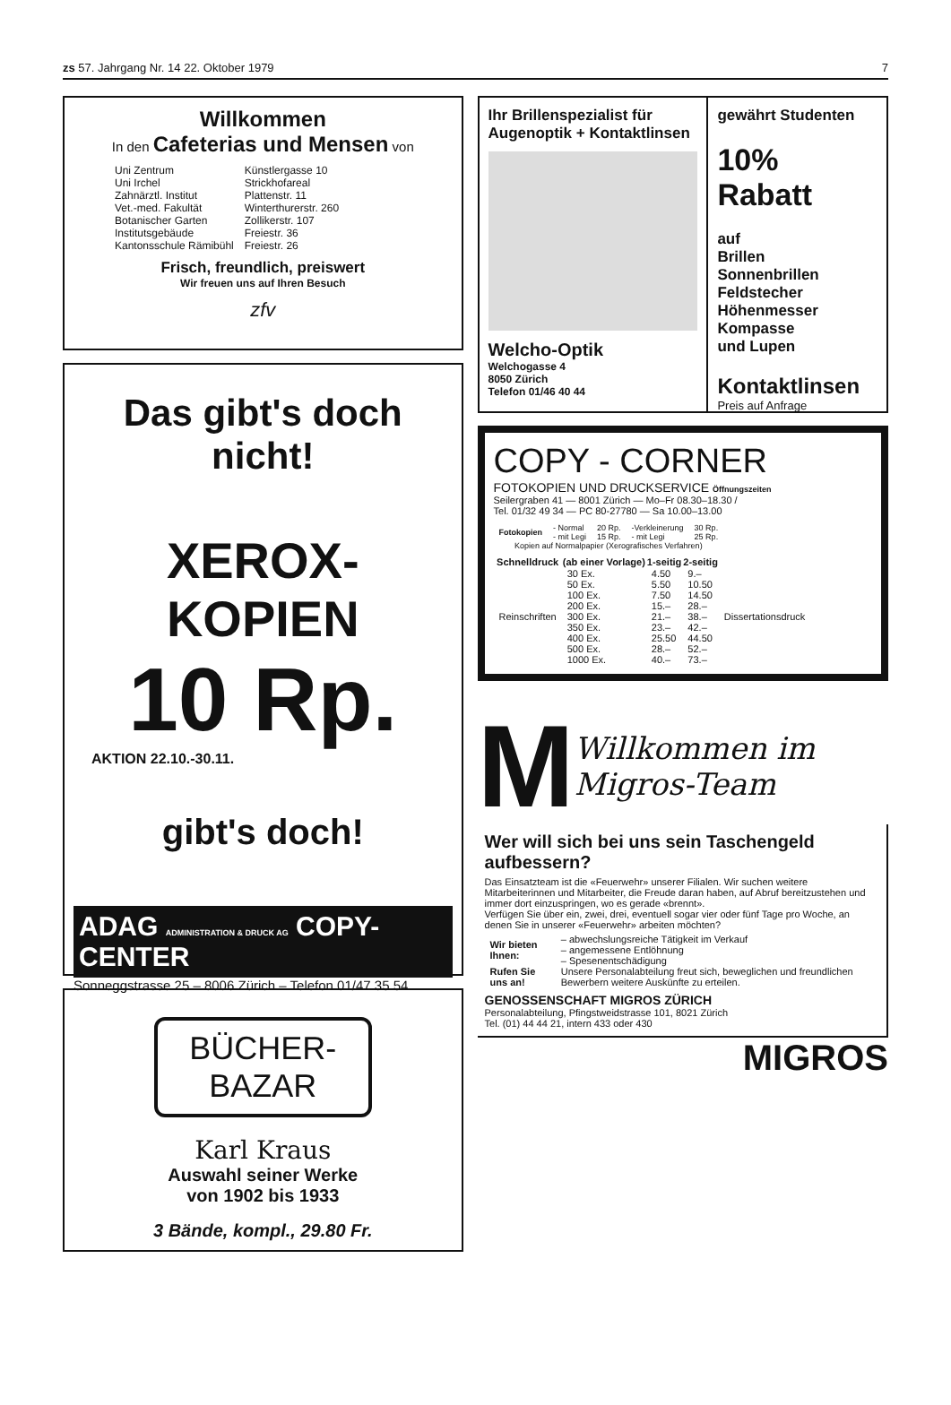zs 57. Jahrgang Nr. 14 22. Oktober 1979 7
Willkommen
In den Cafeterias und Mensen von
| Uni Zentrum | Künstlergasse 10 |
| Uni Irchel | Strickhofareal |
| Zahnärztl. Institut | Plattenstr. 11 |
| Vet.-med. Fakultät | Winterthurerstr. 260 |
| Botanischer Garten | Zollikerstr. 107 |
| Institutsgebäude | Freiestr. 36 |
| Kantonsschule Rämibühl | Freiestr. 26 |
Frisch, freundlich, preiswert
Wir freuen uns auf Ihren Besuch
zfv
Das gibt's doch nicht!
XEROX-KOPIEN
10 Rp.
AKTION 22.10.-30.11.
gibt's doch!
ADAG ADMINISTRATION & DRUCK AG COPY-CENTER
Sonneggstrasse 25 – 8006 Zürich – Telefon 01/47 35 54
BÜCHER-BAZAR
Karl Kraus
Auswahl seiner Werke
von 1902 bis 1933
3 Bände, kompl., 29.80 Fr.
Ihr Brillenspezialist für Augenoptik + Kontaktlinsen
Welcho-Optik
Welchogasse 4
8050 Zürich
Telefon 01/46 40 44
gewährt Studenten
10% Rabatt
auf
Brillen
Sonnenbrillen
Feldstecher
Höhenmesser
Kompasse
und Lupen
Kontaktlinsen
Preis auf Anfrage
COPY - CORNER
FOTOKOPIEN UND DRUCKSERVICE Öffnungszeiten
Seilergraben 41 — 8001 Zürich — Mo–Fr 08.30–18.30 /
Tel. 01/32 49 34 — PC 80-27780 — Sa 10.00–13.00
| Fotokopien | - Normal - mit Legi | 20 Rp. 15 Rp. | -Verkleinerung - mit Legi | 30 Rp. 25 Rp. |
| Kopien auf Normalpapier (Xerografisches Verfahren) | | | | |
| Schnelldruck | (ab einer Vorlage) | 1-seitig | 2-seitig | |
| --- | --- | --- | --- | --- |
| Reinschriften | 30 Ex. | 4.50 | 9.– | Dissertationsdruck |
| | 50 Ex. | 5.50 | 10.50 | |
| | 100 Ex. | 7.50 | 14.50 | |
| | 200 Ex. | 15.– | 28.– | |
| | 300 Ex. | 21.– | 38.– | |
| | 350 Ex. | 23.– | 42.– | |
| | 400 Ex. | 25.50 | 44.50 | |
| | 500 Ex. | 28.– | 52.– | |
| | 1000 Ex. | 40.– | 73.– | |
M
Willkommen im Migros-Team
Wer will sich bei uns sein Taschengeld aufbessern?
Das Einsatzteam ist die «Feuerwehr» unserer Filialen. Wir suchen weitere Mitarbeiterinnen und Mitarbeiter, die Freude daran haben, auf Abruf bereitzustehen und immer dort einzuspringen, wo es gerade «brennt».
Verfügen Sie über ein, zwei, drei, eventuell sogar vier oder fünf Tage pro Woche, an denen Sie in unserer «Feuerwehr» arbeiten möchten?
| Wir bieten Ihnen: | – abwechslungsreiche Tätigkeit im Verkauf – angemessene Entlöhnung – Spesenentschädigung |
| Rufen Sie uns an! | Unsere Personalabteilung freut sich, beweglichen und freundlichen Bewerbern weitere Auskünfte zu erteilen. |
GENOSSENSCHAFT MIGROS ZÜRICH
Personalabteilung, Pfingstweidstrasse 101, 8021 Zürich
Tel. (01) 44 44 21, intern 433 oder 430
MIGROS